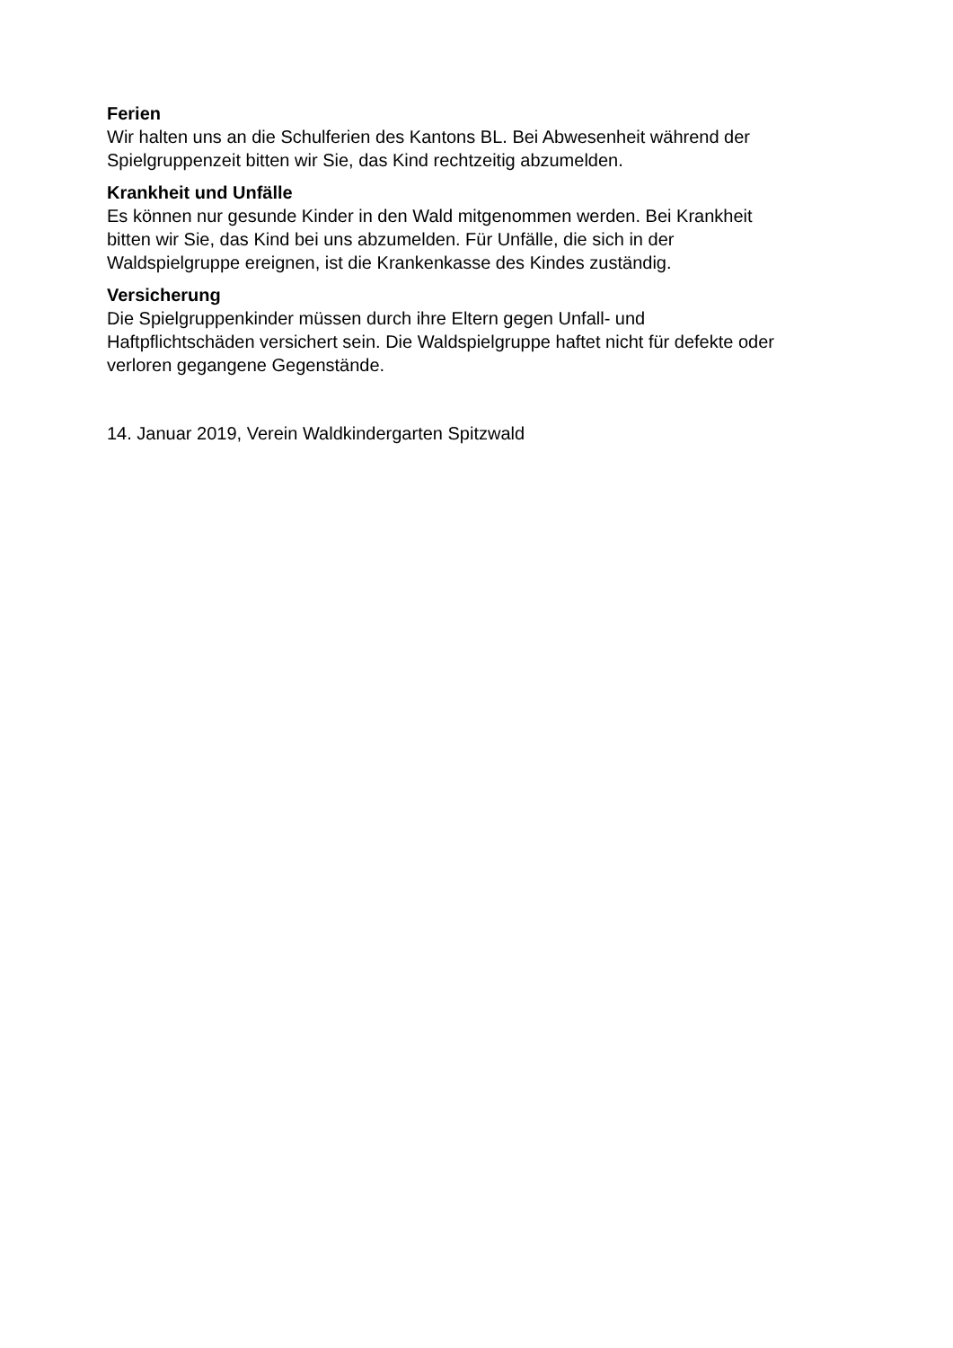Ferien
Wir halten uns an die Schulferien des Kantons BL. Bei Abwesenheit während der
Spielgruppenzeit bitten wir Sie, das Kind rechtzeitig abzumelden.
Krankheit und Unfälle
Es können nur gesunde Kinder in den Wald mitgenommen werden. Bei Krankheit
bitten wir Sie, das Kind bei uns abzumelden. Für Unfälle, die sich in der
Waldspielgruppe ereignen, ist die Krankenkasse des Kindes zuständig.
Versicherung
Die Spielgruppenkinder müssen durch ihre Eltern gegen Unfall- und
Haftpflichtschäden versichert sein. Die Waldspielgruppe haftet nicht für defekte oder
verloren gegangene Gegenstände.
14. Januar 2019, Verein Waldkindergarten Spitzwald